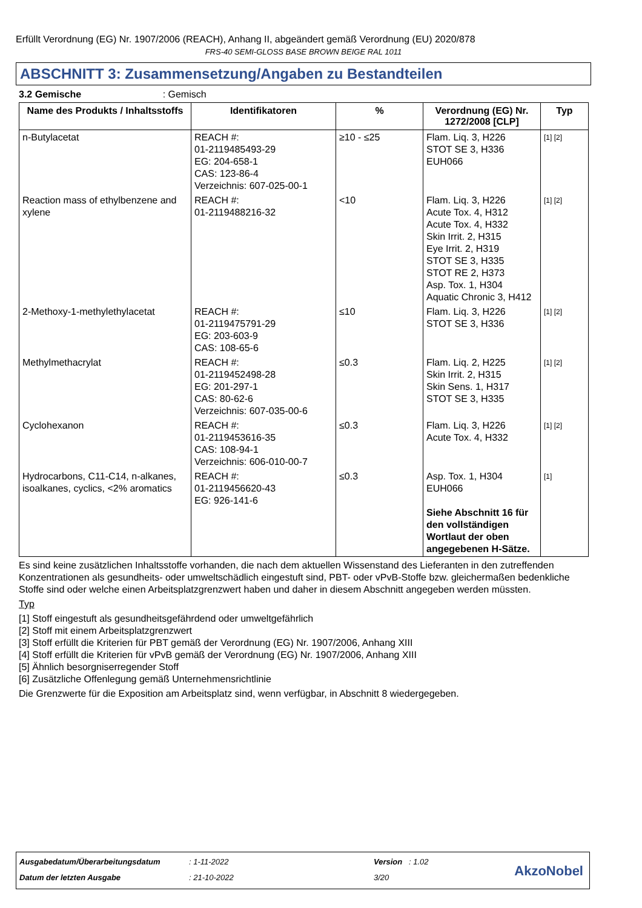Erfüllt Verordnung (EG) Nr. 1907/2006 (REACH), Anhang II, abgeändert gemäß Verordnung (EU) 2020/878
FRS-40 SEMI-GLOSS BASE BROWN BEIGE RAL 1011
ABSCHNITT 3: Zusammensetzung/Angaben zu Bestandteilen
3.2 Gemische : Gemisch
| Name des Produkts / Inhaltsstoffs | Identifikatoren | % | Verordnung (EG) Nr. 1272/2008 [CLP] | Typ |
| --- | --- | --- | --- | --- |
| n-Butylacetat | REACH #: 01-2119485493-29 EG: 204-658-1 CAS: 123-86-4 Verzeichnis: 607-025-00-1 | ≥10 - ≤25 | Flam. Liq. 3, H226 STOT SE 3, H336 EUH066 | [1] [2] |
| Reaction mass of ethylbenzene and xylene | REACH #: 01-2119488216-32 | <10 | Flam. Liq. 3, H226 Acute Tox. 4, H312 Acute Tox. 4, H332 Skin Irrit. 2, H315 Eye Irrit. 2, H319 STOT SE 3, H335 STOT RE 2, H373 Asp. Tox. 1, H304 Aquatic Chronic 3, H412 | [1] [2] |
| 2-Methoxy-1-methylethylacetat | REACH #: 01-2119475791-29 EG: 203-603-9 CAS: 108-65-6 | ≤10 | Flam. Liq. 3, H226 STOT SE 3, H336 | [1] [2] |
| Methylmethacrylat | REACH #: 01-2119452498-28 EG: 201-297-1 CAS: 80-62-6 Verzeichnis: 607-035-00-6 | ≤0.3 | Flam. Liq. 2, H225 Skin Irrit. 2, H315 Skin Sens. 1, H317 STOT SE 3, H335 | [1] [2] |
| Cyclohexanon | REACH #: 01-2119453616-35 CAS: 108-94-1 Verzeichnis: 606-010-00-7 | ≤0.3 | Flam. Liq. 3, H226 Acute Tox. 4, H332 | [1] [2] |
| Hydrocarbons, C11-C14, n-alkanes, isoalkanes, cyclics, <2% aromatics | REACH #: 01-2119456620-43 EG: 926-141-6 | ≤0.3 | Asp. Tox. 1, H304 EUH066 Siehe Abschnitt 16 für den vollständigen Wortlaut der oben angegebenen H-Sätze. | [1] |
Es sind keine zusätzlichen Inhaltsstoffe vorhanden, die nach dem aktuellen Wissenstand des Lieferanten in den zutreffenden Konzentrationen als gesundheits- oder umweltschädlich eingestuft sind, PBT- oder vPvB-Stoffe bzw. gleichermaßen bedenkliche Stoffe sind oder welche einen Arbeitsplatzgrenzwert haben und daher in diesem Abschnitt angegeben werden müssten.
Typ
[1] Stoff eingestuft als gesundheitsgefährdend oder umweltgefährlich
[2] Stoff mit einem Arbeitsplatzgrenzwert
[3] Stoff erfüllt die Kriterien für PBT gemäß der Verordnung (EG) Nr. 1907/2006, Anhang XIII
[4] Stoff erfüllt die Kriterien für vPvB gemäß der Verordnung (EG) Nr. 1907/2006, Anhang XIII
[5] Ähnlich besorgniserregender Stoff
[6] Zusätzliche Offenlegung gemäß Unternehmensrichtlinie
Die Grenzwerte für die Exposition am Arbeitsplatz sind, wenn verfügbar, in Abschnitt 8 wiedergegeben.
Ausgabedatum/Überarbeitungsdatum
: 1-11-2022 Version : 1.02
Datum der letzten Ausgabe : 21-10-2022 3/20 AkzoNobel